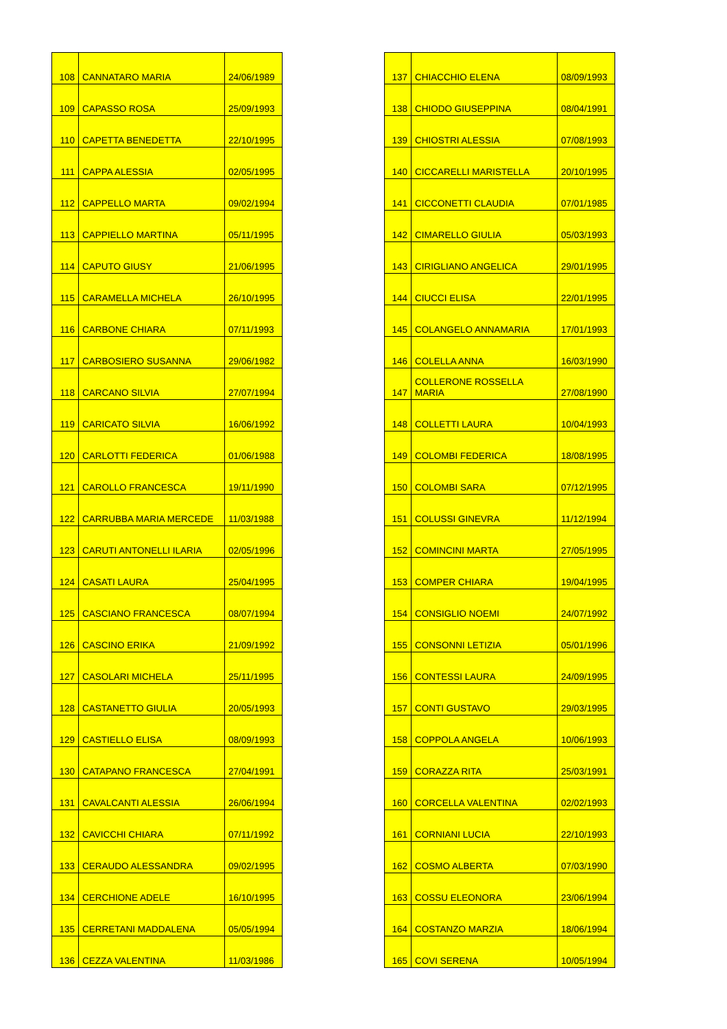| 108 | CANNATARO MARIA | 24/06/1989 |
| 109 | CAPASSO ROSA | 25/09/1993 |
| 110 | CAPETTA BENEDETTA | 22/10/1995 |
| 111 | CAPPA ALESSIA | 02/05/1995 |
| 112 | CAPPELLO MARTA | 09/02/1994 |
| 113 | CAPPIELLO MARTINA | 05/11/1995 |
| 114 | CAPUTO GIUSY | 21/06/1995 |
| 115 | CARAMELLA MICHELA | 26/10/1995 |
| 116 | CARBONE CHIARA | 07/11/1993 |
| 117 | CARBOSIERO SUSANNA | 29/06/1982 |
| 118 | CARCANO SILVIA | 27/07/1994 |
| 119 | CARICATO SILVIA | 16/06/1992 |
| 120 | CARLOTTI FEDERICA | 01/06/1988 |
| 121 | CAROLLO FRANCESCA | 19/11/1990 |
| 122 | CARRUBBA MARIA MERCEDE | 11/03/1988 |
| 123 | CARUTI ANTONELLI ILARIA | 02/05/1996 |
| 124 | CASATI LAURA | 25/04/1995 |
| 125 | CASCIANO FRANCESCA | 08/07/1994 |
| 126 | CASCINO ERIKA | 21/09/1992 |
| 127 | CASOLARI MICHELA | 25/11/1995 |
| 128 | CASTANETTO GIULIA | 20/05/1993 |
| 129 | CASTIELLO ELISA | 08/09/1993 |
| 130 | CATAPANO FRANCESCA | 27/04/1991 |
| 131 | CAVALCANTI ALESSIA | 26/06/1994 |
| 132 | CAVICCHI CHIARA | 07/11/1992 |
| 133 | CERAUDO ALESSANDRA | 09/02/1995 |
| 134 | CERCHIONE ADELE | 16/10/1995 |
| 135 | CERRETANI MADDALENA | 05/05/1994 |
| 136 | CEZZA VALENTINA | 11/03/1986 |
| 137 | CHIACCHIO ELENA | 08/09/1993 |
| 138 | CHIODO GIUSEPPINA | 08/04/1991 |
| 139 | CHIOSTRI ALESSIA | 07/08/1993 |
| 140 | CICCARELLI MARISTELLA | 20/10/1995 |
| 141 | CICCONETTI CLAUDIA | 07/01/1985 |
| 142 | CIMARELLO GIULIA | 05/03/1993 |
| 143 | CIRIGLIANO ANGELICA | 29/01/1995 |
| 144 | CIUCCI ELISA | 22/01/1995 |
| 145 | COLANGELO ANNAMARIA | 17/01/1993 |
| 146 | COLELLA ANNA | 16/03/1990 |
| 147 | COLLERONE ROSSELLA MARIA | 27/08/1990 |
| 148 | COLLETTI LAURA | 10/04/1993 |
| 149 | COLOMBI FEDERICA | 18/08/1995 |
| 150 | COLOMBI SARA | 07/12/1995 |
| 151 | COLUSSI GINEVRA | 11/12/1994 |
| 152 | COMINCINI MARTA | 27/05/1995 |
| 153 | COMPER CHIARA | 19/04/1995 |
| 154 | CONSIGLIO NOEMI | 24/07/1992 |
| 155 | CONSONNI LETIZIA | 05/01/1996 |
| 156 | CONTESSI LAURA | 24/09/1995 |
| 157 | CONTI GUSTAVO | 29/03/1995 |
| 158 | COPPOLA ANGELA | 10/06/1993 |
| 159 | CORAZZA RITA | 25/03/1991 |
| 160 | CORCELLA VALENTINA | 02/02/1993 |
| 161 | CORNIANI LUCIA | 22/10/1993 |
| 162 | COSMO ALBERTA | 07/03/1990 |
| 163 | COSSU ELEONORA | 23/06/1994 |
| 164 | COSTANZO MARZIA | 18/06/1994 |
| 165 | COVI SERENA | 10/05/1994 |